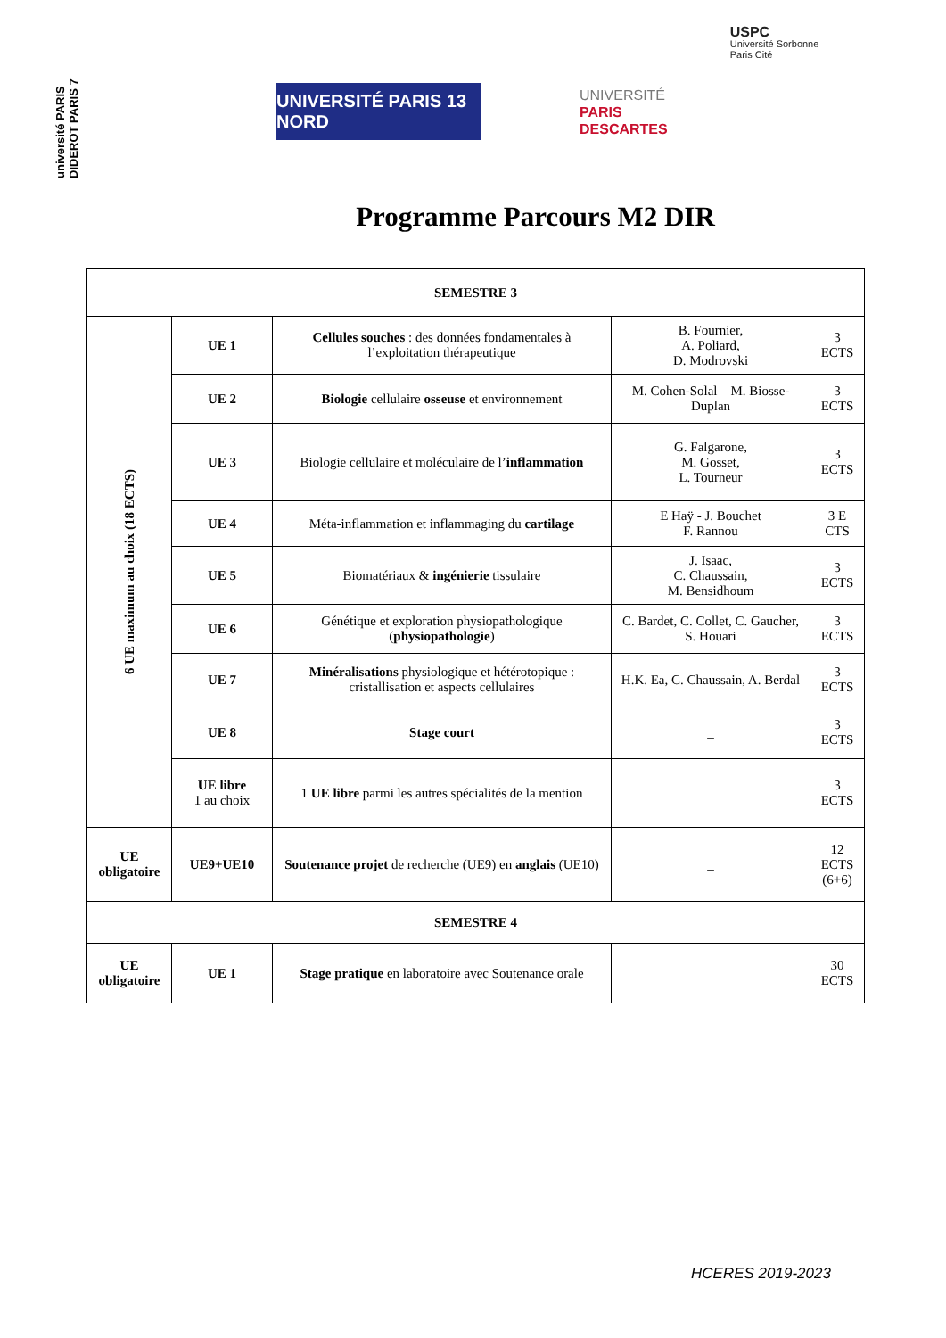université PARIS DIDEROT PARIS 7
UNIVERSITÉ PARIS 13 NORD
UNIVERSITÉ
PARIS
DESCARTES
USPC
Université Sorbonne
Paris Cité
Programme Parcours M2 DIR
| SEMESTRE 3 | | | | |
| 6 UE maximum au choix (18 ECTS) | UE 1 | Cellules souches : des données fondamentales à l’exploitation thérapeutique | B. Fournier, A. Poliard, D. Modrovski | 3 ECTS |
| | UE 2 | Biologie cellulaire osseuse et environnement | M. Cohen-Solal – M. Biosse-Duplan | 3 ECTS |
| | UE 3 | Biologie cellulaire et moléculaire de l’ inflammation | G. Falgarone, M. Gosset, L. Tourneur | 3 ECTS |
| | UE 4 | Méta-inflammation et inflammaging du cartilage | E Haÿ - J. Bouchet F. Rannou | 3 E CTS |
| | UE 5 | Biomatériaux & ingénierie tissulaire | J. Isaac, C. Chaussain, M. Bensidhoum | 3 ECTS |
| | UE 6 | Génétique et exploration physiopathologique ( physiopathologie ) | C. Bardet, C. Collet, C. Gaucher, S. Houari | 3 ECTS |
| | UE 7 | Minéralisations physiologique et hétérotopique : cristallisation et aspects cellulaires | H.K. Ea, C. Chaussain, A. Berdal | 3 ECTS |
| | UE 8 | Stage court | _ | 3 ECTS |
| | UE libre 1 au choix | 1 UE libre parmi les autres spécialités de la mention | | 3 ECTS |
| UE obligatoire | UE9+UE10 | Soutenance projet de recherche (UE9) en anglais (UE10) | _ | 12 ECTS (6+6) |
| SEMESTRE 4 | | | | |
| UE obligatoire | UE 1 | Stage pratique en laboratoire avec Soutenance orale | _ | 30 ECTS |
HCERES 2019-2023